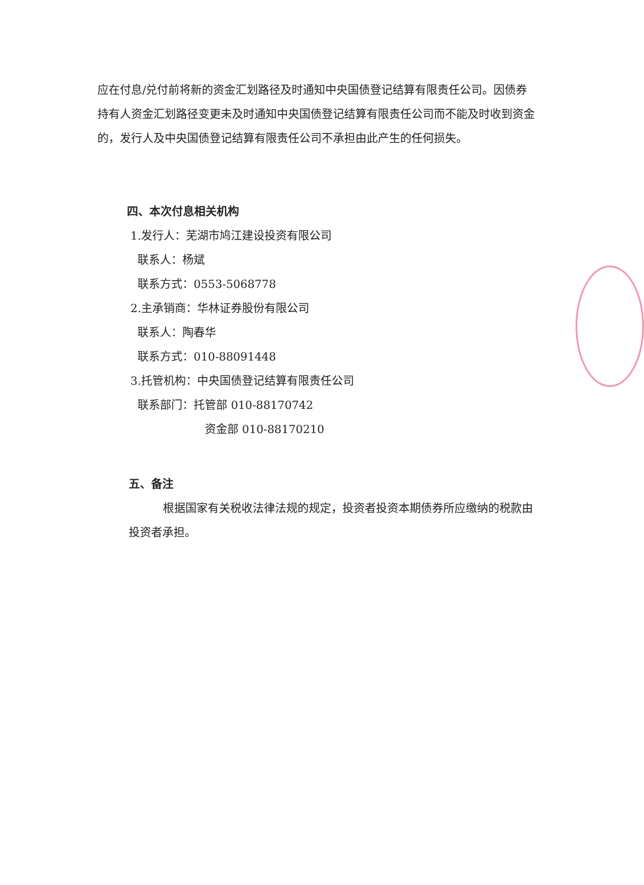应在付息/兑付前将新的资金汇划路径及时通知中央国债登记结算有限责任公司。因债券持有人资金汇划路径变更未及时通知中央国债登记结算有限责任公司而不能及时收到资金的，发行人及中央国债登记结算有限责任公司不承担由此产生的任何损失。
四、本次付息相关机构
1.发行人：芜湖市鸠江建设投资有限公司
联系人：杨斌
联系方式：0553-5068778
2.主承销商：华林证券股份有限公司
联系人：陶春华
联系方式：010-88091448
3.托管机构：中央国债登记结算有限责任公司
联系部门：托管部 010-88170742
资金部 010-88170210
五、备注
根据国家有关税收法律法规的规定，投资者投资本期债券所应缴纳的税款由投资者承担。